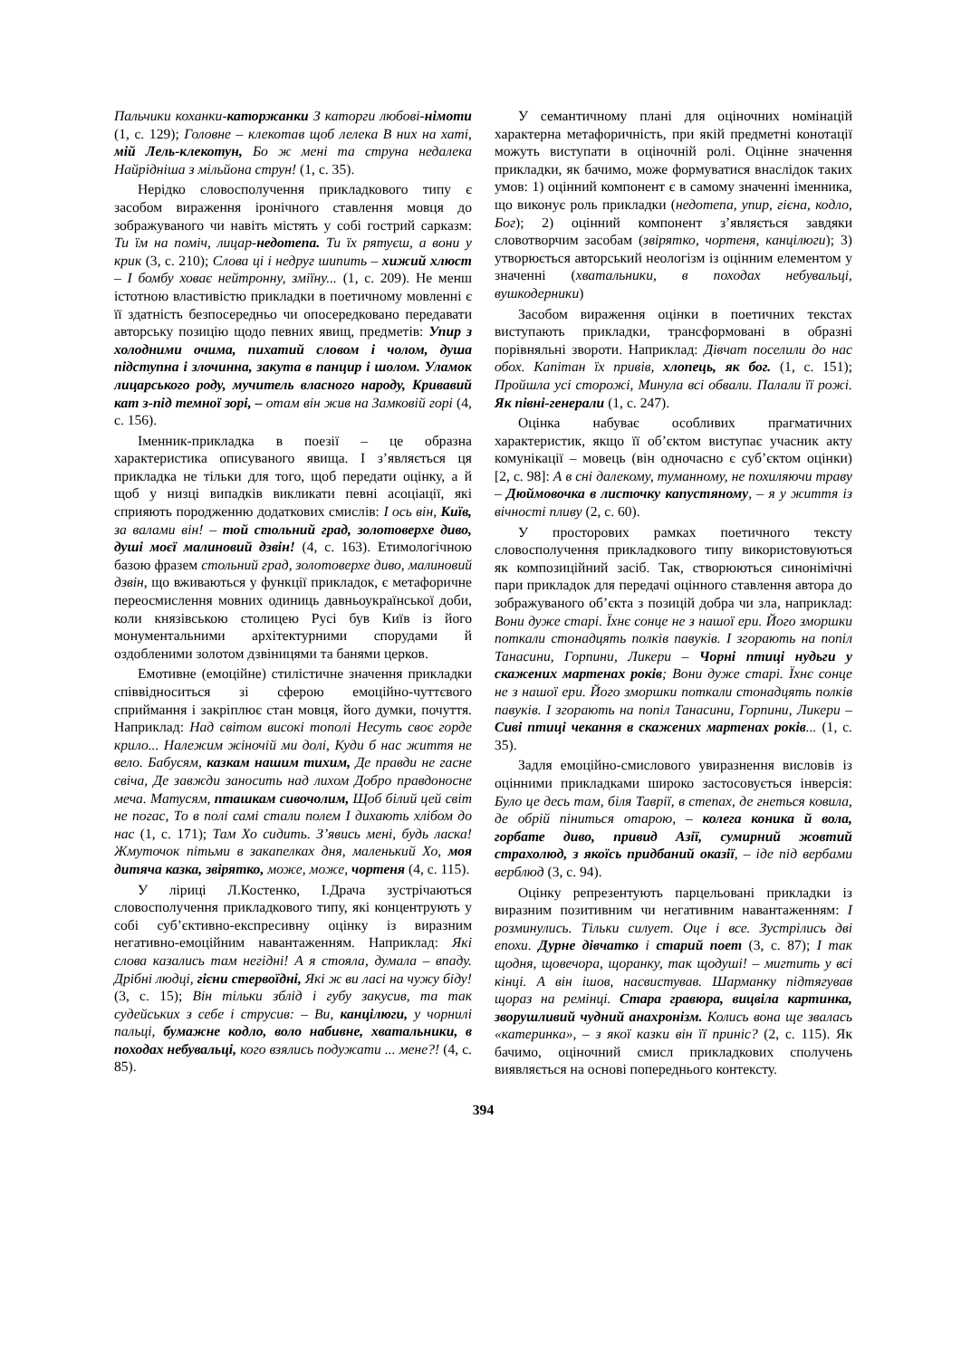Пальчики коханки-каторжанки З каторги любові-німоти (1, с. 129); Головне – клекотав щоб лелека В них на хаті, мій Лель-клекотун, Бо ж мені та струна недалека Найрідніша з мільйона струн! (1, с. 35).
Нерідко словосполучення прикладкового типу є засобом вираження іронічного ставлення мовця до зображуваного чи навіть містять у собі гострий сарказм: Ти їм на поміч, лицар-недотепа. Ти їх рятуєш, а вони у крик (3, с. 210); Слова ці і недруг шипить – хижий хлюст – І бомбу ховає нейтронну, зміїну... (1, с. 209). Не менш істотною властивістю прикладки в поетичному мовленні є її здатність безпосередньо чи опосередковано передавати авторську позицію щодо певних явищ, предметів: Упир з холодними очима, пихатий словом і чолом, душа підступна і злочинна, закута в панцир і шолом. Уламок лицарського роду, мучитель власного народу, Кривавий кат з-під темної зорі, – отам він жив на Замковій горі (4, с. 156).
Іменник-прикладка в поезії – це образна характеристика описуваного явища. І з’являється ця прикладка не тільки для того, щоб передати оцінку, а й щоб у низці випадків викликати певні асоціації, які сприяють породженню додаткових смислів: І ось він, Київ, за валами він! – той стольний град, золотоверхе диво, душі моєї малиновий дзвін! (4, с. 163). Етимологічною базою фразем стольний град, золотоверхе диво, малиновий дзвін, що вживаються у функції прикладок, є метафоричне переосмислення мовних одиниць давньоукраїнської доби, коли князівською столицею Русі був Київ із його монументальними архітектурними спорудами й оздобленими золотом дзвіницями та банями церков.
Емотивне (емоційне) стилістичне значення прикладки співвідноситься зі сферою емоційно-чуттєвого сприймання і закріплює стан мовця, його думки, почуття. Наприклад: Над світом високі тополі Несуть своє горде крило... Належим жіночій ми долі, Куди б нас життя не вело. Бабусям, казкам нашим тихим, Де правди не гасне свіча, Де завжди заносить над лихом Добро правдоносне меча. Матусям, пташкам сивочолим, Щоб білий цей світ не погас, То в полі самі стали полем І дихають хлібом до нас (1, с. 171); Там Хо сидить. З’явись мені, будь ласка! Жмуточок пітьми в закапелках дня, маленький Хо, моя дитяча казка, звірятко, може, може, чортеня (4, с. 115).
У ліриці Л.Костенко, І.Драча зустрічаються словосполучення прикладкового типу, які концентрують у собі суб’єктивно-експресивну оцінку із виразним негативно-емоційним навантаженням. Наприклад: Які слова казались там негідні! А я стояла, думала – впаду. Дрібні людці, гієни стервоїдні, Які ж ви ласі на чужу біду! (3, с. 15); Він тільки зблід і губу закусив, та так судейських з себе і струсив: – Ви, канцілюги, у чорнилі пальці, бумажне кодло, воло набивне, хватальники, в походах небувальці, кого взялись подужати ... мене?! (4, с. 85).
У семантичному плані для оціночних номінацій характерна метафоричність, при якій предметні конотації можуть виступати в оціночній ролі. Оцінне значення прикладки, як бачимо, може формуватися внаслідок таких умов: 1) оцінний компонент є в самому значенні іменника, що виконує роль прикладки (недотепа, упир, гієна, кодло, Бог); 2) оцінний компонент з’являється завдяки словотворчим засобам (звірятко, чортеня, канцілюги); 3) утворюється авторський неологізм із оцінним елементом у значенні (хватальники, в походах небувальці, вушкодерники)
Засобом вираження оцінки в поетичних текстах виступають прикладки, трансформовані в образні порівняльні звороти. Наприклад: Дівчат поселили до нас обох. Капітан їх привів, хлопець, як бог. (1, с. 151); Пройшла усі сторожі, Минула всі обвали. Палали її рожі. Як півні-генерали (1, с. 247).
Оцінка набуває особливих прагматичних характеристик, якщо її об’єктом виступає учасник акту комунікації – мовець (він одночасно є суб’єктом оцінки) [2, с. 98]: А в сні далекому, туманному, не похиляючи траву – Дюймовочка в листочку капустяному, – я у життя із вічності пливу (2, с. 60).
У просторових рамках поетичного тексту словосполучення прикладкового типу використовуються як композиційний засіб. Так, створюються синонімічні пари прикладок для передачі оцінного ставлення автора до зображуваного об’єкта з позицій добра чи зла, наприклад: Вони дуже старі. Їхнє сонце не з нашої ери. Його зморшки поткали стонадцять полків павуків. І згорають на попіл Танасини, Горпини, Ликери – Чорні птиці нудьги у скажених мартенах років; Вони дуже старі. Їхнє сонце не з нашої ери. Його зморшки поткали стонадцять полків павуків. І згорають на попіл Танасини, Горпини, Ликери – Сиві птиці чекання в скажених мартенах років... (1, с. 35).
Задля емоційно-смислового увиразнення висловів із оцінними прикладками широко застосовується інверсія: Було це десь там, біля Таврії, в степах, де гнеться ковила, де обрій піниться отарою, – колега коника й вола, горбате диво, привид Азії, сумирний жовтий страхолюд, з якоїсь придбаний оказії, – іде під вербами верблюд (3, с. 94).
Оцінку репрезентують парцельовані прикладки із виразним позитивним чи негативним навантаженням: І розминулись. Тільки силует. Оце і все. Зустрілись дві епохи. Дурне дівчатко і старий поет (3, с. 87); І так щодня, щовечора, щоранку, так щодуші! – мигтить у всі кінці. А він ішов, насвистував. Шарманку підтягував щораз на ремінці. Стара гравюра, вицвіла картинка, зворушливий чудний анахронізм. Колись вона ще звалась «катеринка», – з якої казки він її приніс? (2, с. 115). Як бачимо, оціночний смисл прикладкових сполучень виявляється на основі попереднього контексту.
394